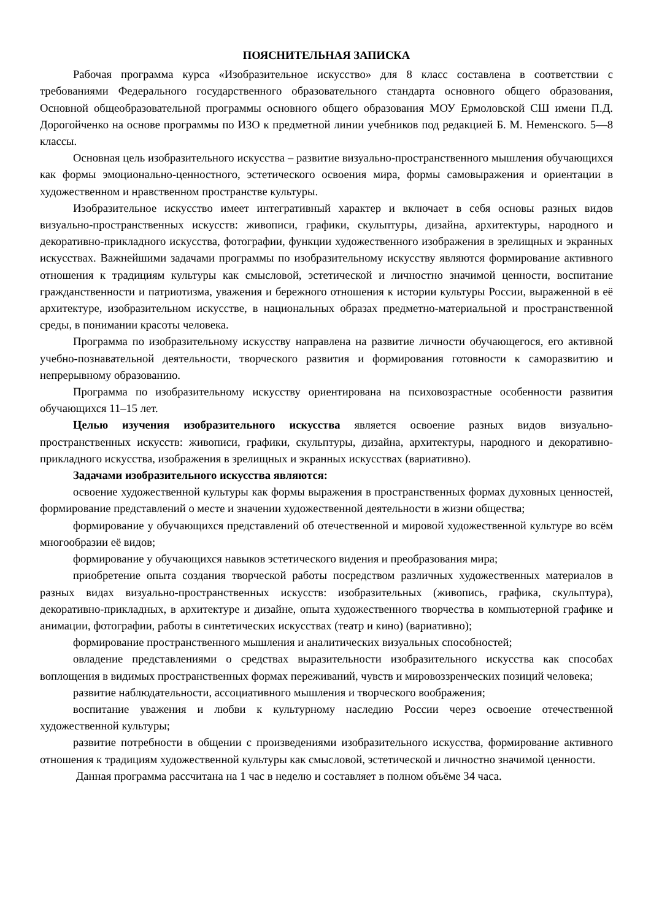ПОЯСНИТЕЛЬНАЯ ЗАПИСКА
Рабочая программа курса «Изобразительное искусство» для 8 класс составлена в соответствии с требованиями Федерального государственного образовательного стандарта основного общего образования, Основной общеобразовательной программы основного общего образования МОУ Ермоловской СШ имени П.Д. Дорогойченко на основе программы по ИЗО к предметной линии учебников под редакцией Б. М. Неменского. 5—8 классы.
Основная цель изобразительного искусства – развитие визуально-пространственного мышления обучающихся как формы эмоционально-ценностного, эстетического освоения мира, формы самовыражения и ориентации в художественном и нравственном пространстве культуры.
Изобразительное искусство имеет интегративный характер и включает в себя основы разных видов визуально-пространственных искусств: живописи, графики, скульптуры, дизайна, архитектуры, народного и декоративно-прикладного искусства, фотографии, функции художественного изображения в зрелищных и экранных искусствах. Важнейшими задачами программы по изобразительному искусству являются формирование активного отношения к традициям культуры как смысловой, эстетической и личностно значимой ценности, воспитание гражданственности и патриотизма, уважения и бережного отношения к истории культуры России, выраженной в её архитектуре, изобразительном искусстве, в национальных образах предметно-материальной и пространственной среды, в понимании красоты человека.
Программа по изобразительному искусству направлена на развитие личности обучающегося, его активной учебно-познавательной деятельности, творческого развития и формирования готовности к саморазвитию и непрерывному образованию.
Программа по изобразительному искусству ориентирована на психовозрастные особенности развития обучающихся 11–15 лет.
Целью изучения изобразительного искусства является освоение разных видов визуально-пространственных искусств: живописи, графики, скульптуры, дизайна, архитектуры, народного и декоративно-прикладного искусства, изображения в зрелищных и экранных искусствах (вариативно).
Задачами изобразительного искусства являются:
освоение художественной культуры как формы выражения в пространственных формах духовных ценностей, формирование представлений о месте и значении художественной деятельности в жизни общества;
формирование у обучающихся представлений об отечественной и мировой художественной культуре во всём многообразии её видов;
формирование у обучающихся навыков эстетического видения и преобразования мира;
приобретение опыта создания творческой работы посредством различных художественных материалов в разных видах визуально-пространственных искусств: изобразительных (живопись, графика, скульптура), декоративно-прикладных, в архитектуре и дизайне, опыта художественного творчества в компьютерной графике и анимации, фотографии, работы в синтетических искусствах (театр и кино) (вариативно);
формирование пространственного мышления и аналитических визуальных способностей;
овладение представлениями о средствах выразительности изобразительного искусства как способах воплощения в видимых пространственных формах переживаний, чувств и мировоззренческих позиций человека;
развитие наблюдательности, ассоциативного мышления и творческого воображения;
воспитание уважения и любви к культурному наследию России через освоение отечественной художественной культуры;
развитие потребности в общении с произведениями изобразительного искусства, формирование активного отношения к традициям художественной культуры как смысловой, эстетической и личностно значимой ценности.
Данная программа рассчитана на 1 час в неделю и составляет в полном объёме 34 часа.